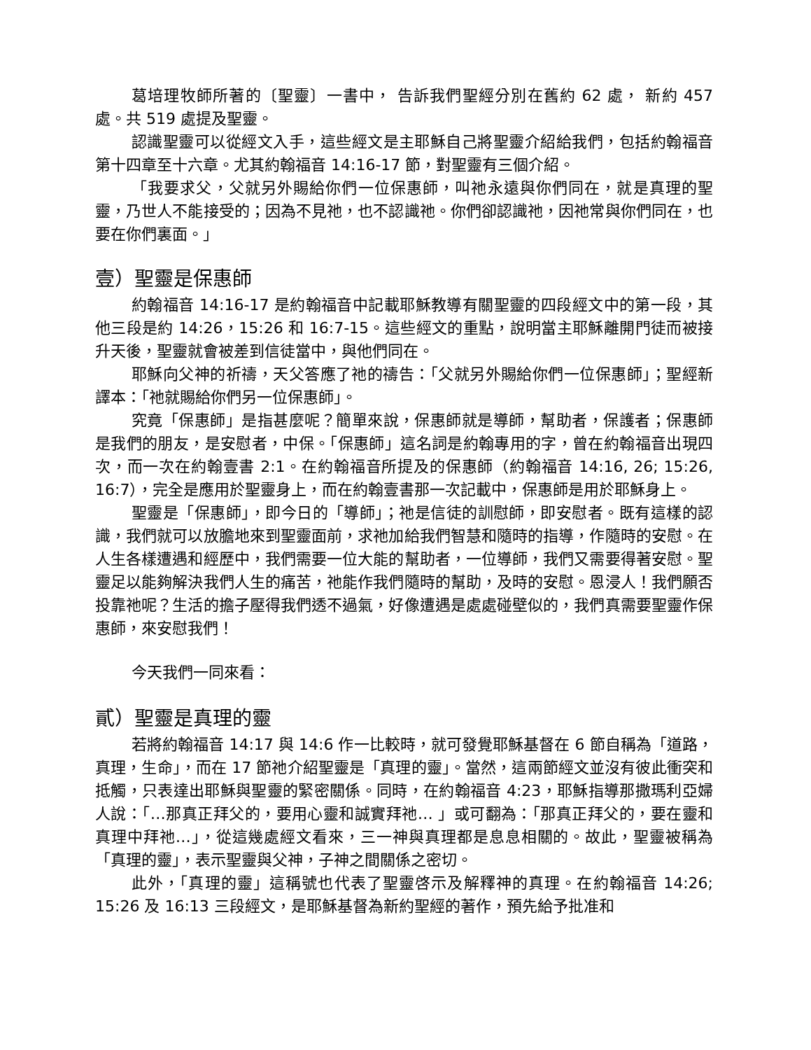葛培理牧師所著的〔聖靈〕一書中， 告訴我們聖經分別在舊約 62 處， 新約 457 處。共 519 處提及聖靈。
認識聖靈可以從經文入手，這些經文是主耶穌自己將聖靈介紹給我們，包括約翰福音第十四章至十六章。尤其約翰福音 14:16-17 節，對聖靈有三個介紹。
「我要求父，父就另外賜給你們一位保惠師，叫祂永遠與你們同在，就是真理的聖靈，乃世人不能接受的；因為不見祂，也不認識祂。你們卻認識祂，因祂常與你們同在，也要在你們裏面。」
壹）聖靈是保惠師
約翰福音 14:16-17 是約翰福音中記載耶穌教導有關聖靈的四段經文中的第一段，其他三段是約 14:26，15:26 和 16:7-15。這些經文的重點，說明當主耶穌離開門徒而被接升天後，聖靈就會被差到信徒當中，與他們同在。
耶穌向父神的祈禱，天父答應了祂的禱告：「父就另外賜給你們一位保惠師」；聖經新譯本：「祂就賜給你們另一位保惠師」。
究竟「保惠師」是指甚麼呢？簡單來說，保惠師就是導師，幫助者，保護者；保惠師是我們的朋友，是安慰者，中保。「保惠師」這名詞是約翰專用的字，曾在約翰福音出現四次，而一次在約翰壹書 2:1。在約翰福音所提及的保惠師（約翰福音 14:16, 26; 15:26, 16:7），完全是應用於聖靈身上，而在約翰壹書那一次記載中，保惠師是用於耶穌身上。
聖靈是「保惠師」，即今日的「導師」；祂是信徒的訓慰師，即安慰者。既有這樣的認識，我們就可以放膽地來到聖靈面前，求祂加給我們智慧和隨時的指導，作隨時的安慰。在人生各樣遭遇和經歷中，我們需要一位大能的幫助者，一位導師，我們又需要得著安慰。聖靈足以能夠解決我們人生的痛苦，祂能作我們隨時的幫助，及時的安慰。恩浸人！我們願否投靠祂呢？生活的擔子壓得我們透不過氣，好像遭遇是處處碰壁似的，我們真需要聖靈作保惠師，來安慰我們！
今天我們一同來看：
貳）聖靈是真理的靈
若將約翰福音 14:17 與 14:6 作一比較時，就可發覺耶穌基督在 6 節自稱為「道路，真理，生命」，而在 17 節祂介紹聖靈是「真理的靈」。當然，這兩節經文並沒有彼此衝突和抵觸，只表達出耶穌與聖靈的緊密關係。同時，在約翰福音 4:23，耶穌指導那撒瑪利亞婦人說：「…那真正拜父的，要用心靈和誠實拜祂… 」或可翻為：「那真正拜父的，要在靈和真理中拜祂…」，從這幾處經文看來，三一神與真理都是息息相關的。故此，聖靈被稱為「真理的靈」，表示聖靈與父神，子神之間關係之密切。
此外，「真理的靈」這稱號也代表了聖靈啓示及解釋神的真理。在約翰福音 14:26; 15:26 及 16:13 三段經文，是耶穌基督為新約聖經的著作，預先給予批准和